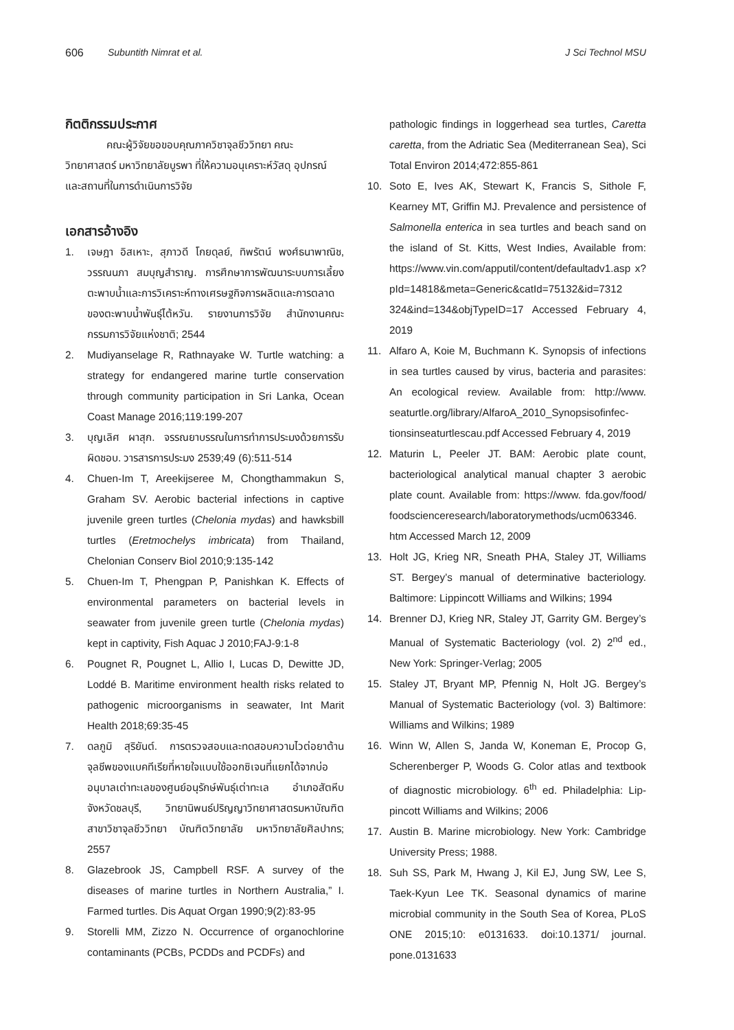606 Subuntith Nimrat et al. J Sci Technol MSU
กิตติกรรมประกาศ
คณะผู้วิจัยขอขอบคุณภาควิชาจุลชีววิทยา คณะวิทยาศาสตร์ มหาวิทยาลัยบูรพา ที่ให้ความอนุเคราะห์วัสดุ อุปกรณ์ และสถานที่ในการดำเนินการวิจัย
เอกสารอ้างอิง
1. เจษฎา อิสเหาะ, สุภาวดี โกยดุลย์, ทิพรัตน์ พงศ์ธนาพาณิช, วรรณนภา สมบุญสำราญ. การศึกษาการพัฒนาระบบการเลี้ยงตะพาบน้ำและการวิเคราะห์ทางเศรษฐกิจการผลิตและการตลาดของตะพาบน้ำพันธุ์ไต้หวัน. รายงานการวิจัย สำนักงานคณะกรรมการวิจัยแห่งชาติ; 2544
2. Mudiyanselage R, Rathnayake W. Turtle watching: a strategy for endangered marine turtle conservation through community participation in Sri Lanka, Ocean Coast Manage 2016;119:199-207
3. บุญเลิศ ผาสุก. จรรณยาบรรณในการทำการประมงด้วยการรับผิดชอบ. วารสารการประมง 2539;49 (6):511-514
4. Chuen-Im T, Areekijseree M, Chongthammakun S, Graham SV. Aerobic bacterial infections in captive juvenile green turtles (Chelonia mydas) and hawksbill turtles (Eretmochelys imbricata) from Thailand, Chelonian Conserv Biol 2010;9:135-142
5. Chuen-Im T, Phengpan P, Panishkan K. Effects of environmental parameters on bacterial levels in seawater from juvenile green turtle (Chelonia mydas) kept in captivity, Fish Aquac J 2010;FAJ-9:1-8
6. Pougnet R, Pougnet L, Allio I, Lucas D, Dewitte JD, Loddé B. Maritime environment health risks related to pathogenic microorganisms in seawater, Int Marit Health 2018;69:35-45
7. ดลภูมิ สุริยันต์. การตรวจสอบและทดสอบความไวต่อยาต้านจุลชีพของแบคทีเรียที่หายใจแบบใช้ออกซิเจนที่แยกได้จากบ่ออนุบาลเต่าทะเลของศูนย์อนุรักษ์พันธุ์เต่าทะเล อำเภอสัตหีบ จังหวัดชลบุรี, วิทยานิพนธ์ปริญญาวิทยาศาสตรมหาบัณฑิต สาขาวิชาจุลชีววิทยา บัณฑิตวิทยาลัย มหาวิทยาลัยศิลปากร; 2557
8. Glazebrook JS, Campbell RSF. A survey of the diseases of marine turtles in Northern Australia,” I. Farmed turtles. Dis Aquat Organ 1990;9(2):83-95
9. Storelli MM, Zizzo N. Occurrence of organochlorine contaminants (PCBs, PCDDs and PCDFs) and
pathologic findings in loggerhead sea turtles, Caretta caretta, from the Adriatic Sea (Mediterranean Sea), Sci Total Environ 2014;472:855-861
10. Soto E, Ives AK, Stewart K, Francis S, Sithole F, Kearney MT, Griffin MJ. Prevalence and persistence of Salmonella enterica in sea turtles and beach sand on the island of St. Kitts, West Indies, Available from: https://www.vin.com/apputil/content/defaultadv1.asp x?pId=14818&meta=Generic&catId=75132&id=7312 324&ind=134&objTypeID=17 Accessed February 4, 2019
11. Alfaro A, Koie M, Buchmann K. Synopsis of infections in sea turtles caused by virus, bacteria and parasites: An ecological review. Available from: http://www. seaturtle.org/library/AlfaroA_2010_Synopsisofinfec- tionsinseaturtlescau.pdf Accessed February 4, 2019
12. Maturin L, Peeler JT. BAM: Aerobic plate count, bacteriological analytical manual chapter 3 aerobic plate count. Available from: https://www. fda.gov/food/ foodscienceresearch/laboratorymethods/ucm063346. htm Accessed March 12, 2009
13. Holt JG, Krieg NR, Sneath PHA, Staley JT, Williams ST. Bergey’s manual of determinative bacteriology. Baltimore: Lippincott Williams and Wilkins; 1994
14. Brenner DJ, Krieg NR, Staley JT, Garrity GM. Bergey’s Manual of Systematic Bacteriology (vol. 2) 2<sup>nd</sup> ed., New York: Springer-Verlag; 2005
15. Staley JT, Bryant MP, Pfennig N, Holt JG. Bergey’s Manual of Systematic Bacteriology (vol. 3) Baltimore: Williams and Wilkins; 1989
16. Winn W, Allen S, Janda W, Koneman E, Procop G, Scherenberger P, Woods G. Color atlas and textbook of diagnostic microbiology. 6<sup>th</sup> ed. Philadelphia: Lip- pincott Williams and Wilkins; 2006
17. Austin B. Marine microbiology. New York: Cambridge University Press; 1988.
18. Suh SS, Park M, Hwang J, Kil EJ, Jung SW, Lee S, Taek-Kyun Lee TK. Seasonal dynamics of marine microbial community in the South Sea of Korea, PLoS ONE 2015;10: e0131633. doi:10.1371/ journal. pone.0131633